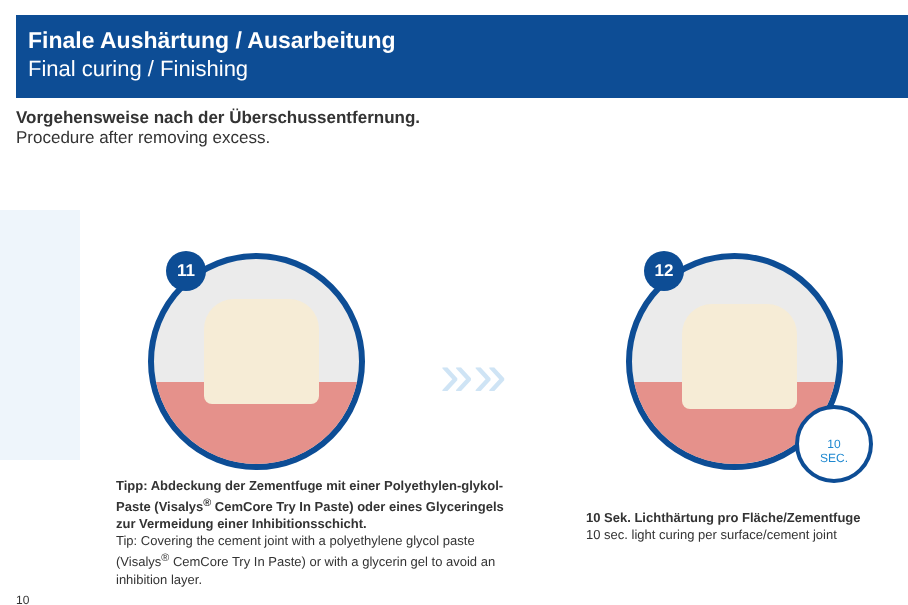Finale Aushärtung / Ausarbeitung
Final curing / Finishing
Vorgehensweise nach der Überschussentfernung.
Procedure after removing excess.
11
»»
12
10
SEC.
Tipp: Abdeckung der Zementfuge mit einer Polyethylen-glykol-Paste (Visalys<sup>®</sup> CemCore Try In Paste) oder eines Glyceringels zur Vermeidung einer Inhibitionsschicht.
Tip: Covering the cement joint with a polyethylene glycol paste (Visalys<sup>®</sup> CemCore Try In Paste) or with a glycerin gel to avoid an inhibition layer.
10 Sek. Lichthärtung pro Fläche/Zementfuge
10 sec. light curing per surface/cement joint
10